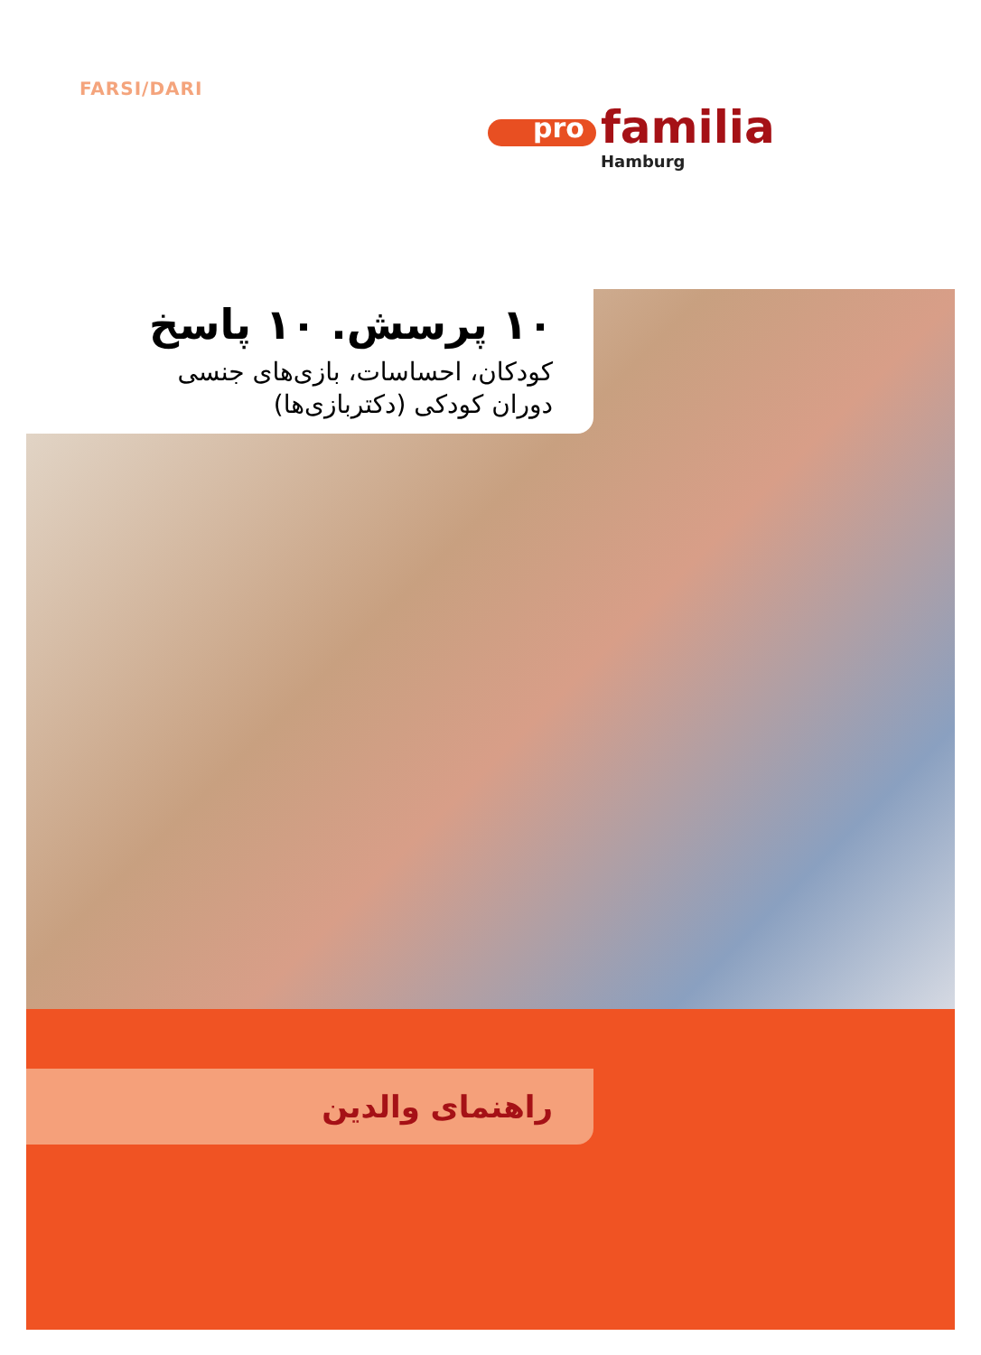FARSI/DARI
pro familia
Hamburg
۱۰ پرسش. ۱۰ پاسخ
کودکان، احساسات، بازی‌های جنسی
دوران کودکی (دکتربازی‌ها)
راهنمای والدین